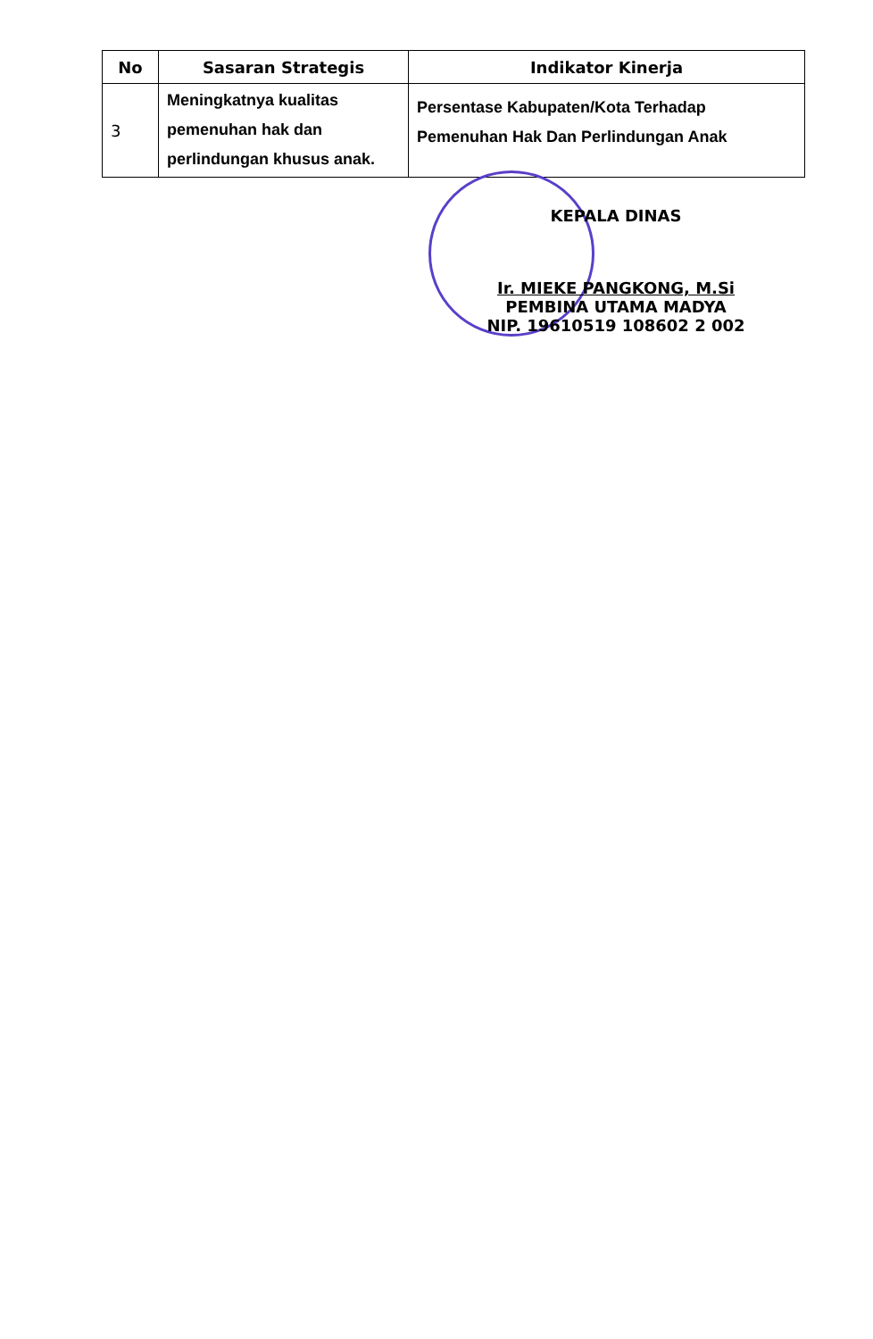| No | Sasaran Strategis | Indikator Kinerja |
| --- | --- | --- |
| 3 | Meningkatnya kualitas pemenuhan hak dan perlindungan khusus anak. | Persentase Kabupaten/Kota Terhadap Pemenuhan Hak Dan Perlindungan Anak |
KEPALA DINAS
Ir. MIEKE PANGKONG, M.Si
PEMBINA UTAMA MADYA
NIP. 19610519 108602 2 002